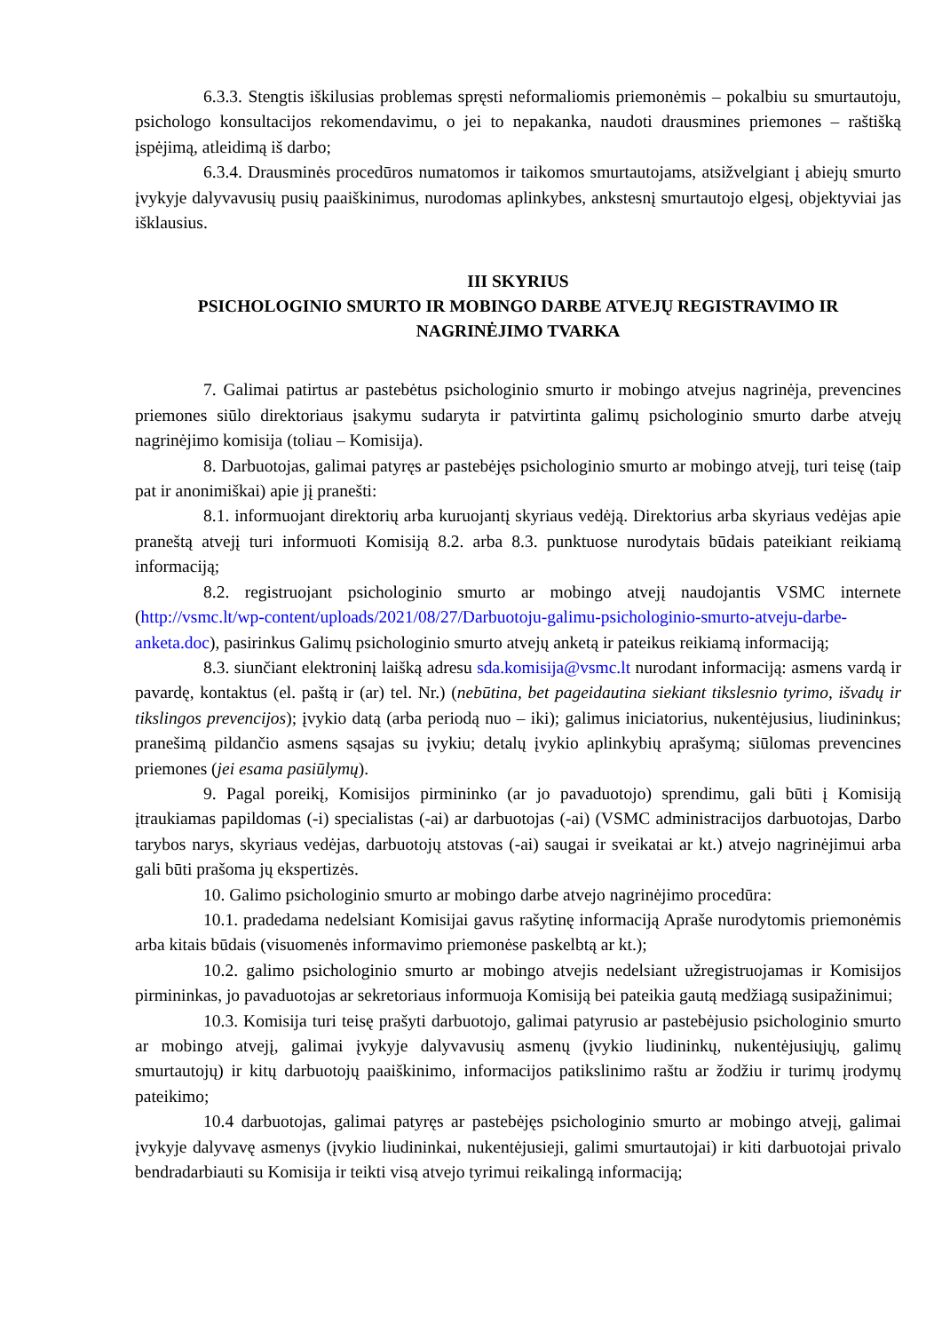6.3.3. Stengtis iškilusias problemas spręsti neformaliomis priemonėmis – pokalbiu su smurtautoju, psichologo konsultacijos rekomendavimu, o jei to nepakanka, naudoti drausmines priemones – raštišką įspėjimą, atleidimą iš darbo;
6.3.4. Drausminės procedūros numatomos ir taikomos smurtautojams, atsižvelgiant į abiejų smurto įvykyje dalyvavusių pusių paaiškinimus, nurodomas aplinkybes, ankstesnį smurtautojo elgesį, objektyviai jas išklausius.
III SKYRIUS
PSICHOLOGINIO SMURTO IR MOBINGO DARBE ATVEJŲ REGISTRAVIMO IR NAGRINĖJIMO TVARKA
7. Galimai patirtus ar pastebėtus psichologinio smurto ir mobingo atvejus nagrinėja, prevencines priemones siūlo direktoriaus įsakymu sudaryta ir patvirtinta galimų psichologinio smurto darbe atvejų nagrinėjimo komisija (toliau – Komisija).
8. Darbuotojas, galimai patyręs ar pastebėjęs psichologinio smurto ar mobingo atvejį, turi teisę (taip pat ir anonimiškai) apie jį pranešti:
8.1. informuojant direktorių arba kuruojantį skyriaus vedėją. Direktorius arba skyriaus vedėjas apie praneštą atvejį turi informuoti Komisiją 8.2. arba 8.3. punktuose nurodytais būdais pateikiant reikiamą informaciją;
8.2. registruojant psichologinio smurto ar mobingo atvejį naudojantis VSMC internete (http://vsmc.lt/wp-content/uploads/2021/08/27/Darbuotoju-galimu-psichologinio-smurto-atveju-darbe-anketa.doc), pasirinkus Galimų psichologinio smurto atvejų anketą ir pateikus reikiamą informaciją;
8.3. siunčiant elektroninį laišką adresu sda.komisija@vsmc.lt nurodant informaciją: asmens vardą ir pavardę, kontaktus (el. paštą ir (ar) tel. Nr.) (nebūtina, bet pageidautina siekiant tikslesnio tyrimo, išvadų ir tikslingos prevencijos); įvykio datą (arba periodą nuo – iki); galimus iniciatorius, nukentėjusius, liudininkus; pranešimą pildančio asmens sąsajas su įvykiu; detalų įvykio aplinkybių aprašymą; siūlomas prevencines priemones (jei esama pasiūlymų).
9. Pagal poreikį, Komisijos pirmininko (ar jo pavaduotojo) sprendimu, gali būti į Komisiją įtraukiamas papildomas (-i) specialistas (-ai) ar darbuotojas (-ai) (VSMC administracijos darbuotojas, Darbo tarybos narys, skyriaus vedėjas, darbuotojų atstovas (-ai) saugai ir sveikatai ar kt.) atvejo nagrinėjimui arba gali būti prašoma jų ekspertizės.
10. Galimo psichologinio smurto ar mobingo darbe atvejo nagrinėjimo procedūra:
10.1. pradedama nedelsiant Komisijai gavus rašytinę informaciją Apraše nurodytomis priemonėmis arba kitais būdais (visuomenės informavimo priemonėse paskelbtą ar kt.);
10.2. galimo psichologinio smurto ar mobingo atvejis nedelsiant užregistruojamas ir Komisijos pirmininkas, jo pavaduotojas ar sekretoriaus informuoja Komisiją bei pateikia gautą medžiagą susipažinimui;
10.3. Komisija turi teisę prašyti darbuotojo, galimai patyrusio ar pastebėjusio psichologinio smurto ar mobingo atvejį, galimai įvykyje dalyvavusių asmenų (įvykio liudininkų, nukentėjusiųjų, galimų smurtautojų) ir kitų darbuotojų paaiškinimo, informacijos patikslinimo raštu ar žodžiu ir turimų įrodymų pateikimo;
10.4 darbuotojas, galimai patyręs ar pastebėjęs psichologinio smurto ar mobingo atvejį, galimai įvykyje dalyvavę asmenys (įvykio liudininkai, nukentėjusieji, galimi smurtautojai) ir kiti darbuotojai privalo bendradarbiauti su Komisija ir teikti visą atvejo tyrimui reikalingą informaciją;